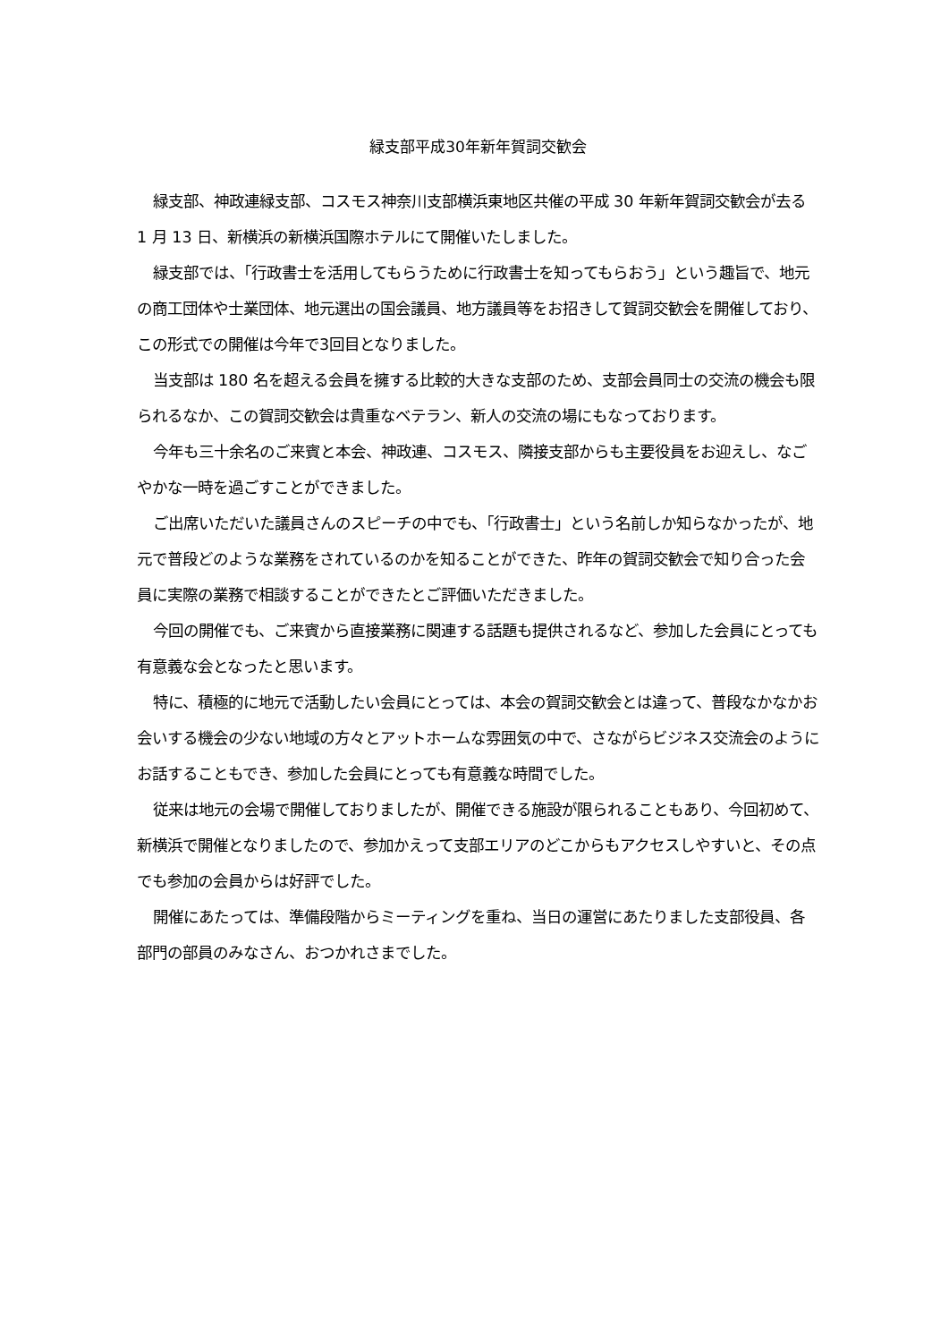緑支部平成30年新年賀詞交歓会
緑支部、神政連緑支部、コスモス神奈川支部横浜東地区共催の平成 30 年新年賀詞交歓会が去る 1 月 13 日、新横浜の新横浜国際ホテルにて開催いたしました。
緑支部では、「行政書士を活用してもらうために行政書士を知ってもらおう」という趣旨で、地元の商工団体や士業団体、地元選出の国会議員、地方議員等をお招きして賀詞交歓会を開催しており、この形式での開催は今年で3回目となりました。
当支部は 180 名を超える会員を擁する比較的大きな支部のため、支部会員同士の交流の機会も限られるなか、この賀詞交歓会は貴重なベテラン、新人の交流の場にもなっております。
今年も三十余名のご来賓と本会、神政連、コスモス、隣接支部からも主要役員をお迎えし、なごやかな一時を過ごすことができました。
ご出席いただいた議員さんのスピーチの中でも、「行政書士」という名前しか知らなかったが、地元で普段どのような業務をされているのかを知ることができた、昨年の賀詞交歓会で知り合った会員に実際の業務で相談することができたとご評価いただきました。
今回の開催でも、ご来賓から直接業務に関連する話題も提供されるなど、参加した会員にとっても有意義な会となったと思います。
特に、積極的に地元で活動したい会員にとっては、本会の賀詞交歓会とは違って、普段なかなかお会いする機会の少ない地域の方々とアットホームな雰囲気の中で、さながらビジネス交流会のようにお話することもでき、参加した会員にとっても有意義な時間でした。
従来は地元の会場で開催しておりましたが、開催できる施設が限られることもあり、今回初めて、新横浜で開催となりましたので、参加かえって支部エリアのどこからもアクセスしやすいと、その点でも参加の会員からは好評でした。
開催にあたっては、準備段階からミーティングを重ね、当日の運営にあたりました支部役員、各部門の部員のみなさん、おつかれさまでした。